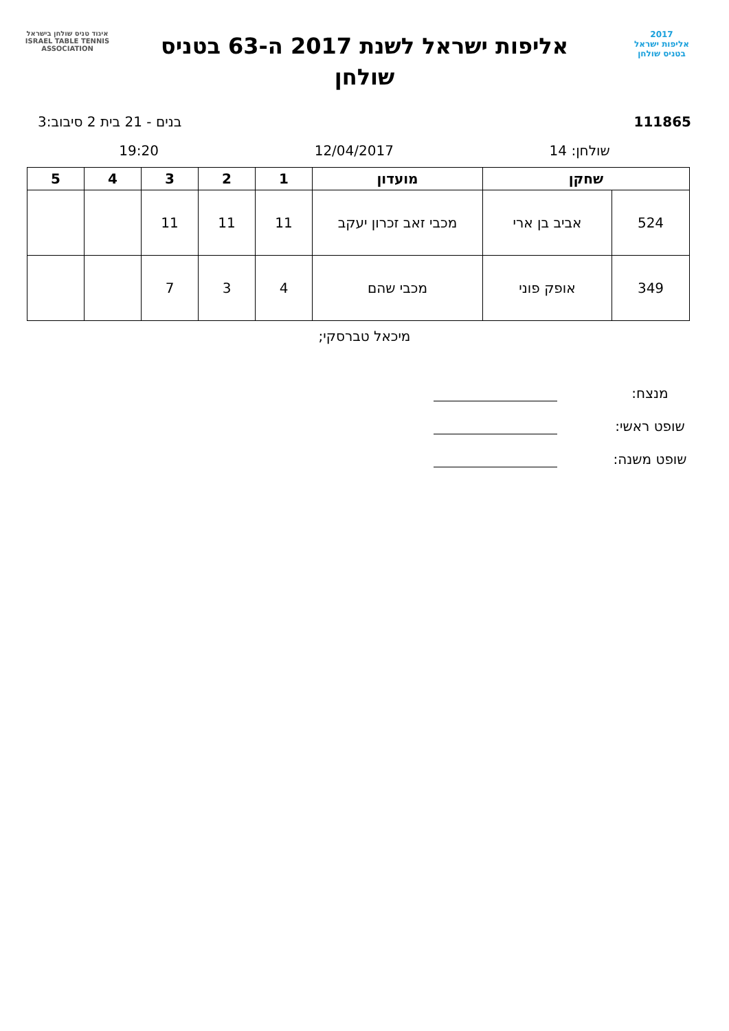2017
אליפות ישראל
בטניס שולחן
אליפות ישראל לשנת 2017 ה-63 בטניס
שולחן
איגוד טניס שולחן בישראל
ISRAEL TABLE TENNIS ASSOCIATION
111865 בנים - 21 בית 2 סיבוב:3
שולחן: 14 12/04/2017 19:20
| שחקן | | מועדון | 1 | 2 | 3 | 4 | 5 |
| --- | --- | --- | --- | --- | --- | --- | --- |
| 524 | אביב בן ארי | מכבי זאב זכרון יעקב | 11 | 11 | 11 | | |
| 349 | אופק פוני | מכבי שהם | 4 | 3 | 7 | | |
מיכאל טברסקי;
מנצח:
שופט ראשי:
שופט משנה: